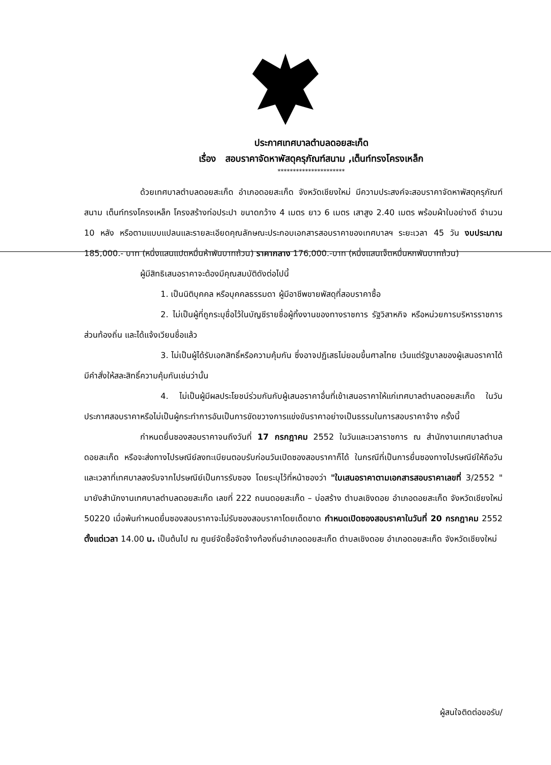ประกาศเทศบาลตำบลดอยสะเก็ด
เรื่อง สอบราคาจัดหาพัสดุครุภัณฑ์สนาม ,เต็นท์ทรงโครงเหล็ก
**********************
ด้วยเทศบาลตำบลดอยสะเก็ด อำเภอดอยสะเก็ด จังหวัดเชียงใหม่ มีความประสงค์จะสอบราคาจัดหาพัสดุครุภัณฑ์สนาม เต็นท์ทรงโครงเหล็ก โครงสร้างท่อประปา ขนาดกว้าง 4 เมตร ยาว 6 เมตร เสาสูง 2.40 เมตร พร้อมผ้าใบอย่างดี จำนวน 10 หลัง หรือตามแบบแปลนและรายละเอียดคุณลักษณะประกอบเอกสารสอบราคาของเทศบาลฯ ระยะเวลา 45 วัน งบประมาณ 185,000.- บาท (หนึ่งแสนแปดหมื่นห้าพันบาทถ้วน) ราคากลาง 176,000.-บาท (หนึ่งแสนเจ็ดหมื่นหกพันบาทถ้วน)
ผู้มีสิทธิเสนอราคาจะต้องมีคุณสมบัติดังต่อไปนี้
1. เป็นนิติบุคคล หรือบุคคลธรรมดา ผู้มีอาชีพขายพัสดุที่สอบราคาซื้อ
2. ไม่เป็นผู้ที่ถูกระบุชื่อไว้ในบัญชีรายชื่อผู้ทิ้งงานของทางราชการ รัฐวิสาหกิจ หรือหน่วยการบริหารราชการส่วนท้องถิ่น และได้แจ้งเวียนชื่อแล้ว
3. ไม่เป็นผู้ได้รับเอกสิทธิ์หรือความคุ้มกัน ซึ่งอาจปฏิเสธไม่ยอมขึ้นศาลไทย เว้นแต่รัฐบาลของผู้เสนอราคาได้มีคำสั่งให้สละสิทธิ์ความคุ้มกันเช่นว่านั้น
4. ไม่เป็นผู้มีผลประโยชน์ร่วมกันกับผู้เสนอราคาอื่นที่เข้าเสนอราคาให้แก่เทศบาลตำบลดอยสะเก็ด ในวันประกาศสอบราคาหรือไม่เป็นผู้กระทำการอันเป็นการขัดขวางการแข่งขันราคาอย่างเป็นธรรมในการสอบราคาจ้าง ครั้งนี้
กำหนดยื่นซองสอบราคาจนถึงวันที่ 17 กรกฎาคม 2552 ในวันและเวลาราชการ ณ สำนักงานเทศบาลตำบลดอยสะเก็ด หรือจะส่งทางไปรษณีย์ลงทะเบียนตอบรับก่อนวันเปิดซองสอบราคาก็ได้ ในกรณีที่เป็นการยื่นซองทางไปรษณีย์ให้ถือวันและเวลาที่เทศบาลลงรับจากไปรษณีย์เป็นการรับซอง โดยระบุไว้ที่หน้าซองว่า "ใบเสนอราคาตามเอกสารสอบราคาเลขที่ 3/2552 " มายังสำนักงานเทศบาลตำบลดอยสะเก็ด เลขที่ 222 ถนนดอยสะเก็ด – บ่อสร้าง ตำบลเชิงดอย อำเภอดอยสะเก็ด จังหวัดเชียงใหม่ 50220 เมื่อพ้นกำหนดยื่นซองสอบราคาจะไม่รับซองสอบราคาโดยเด็ดขาด กำหนดเปิดซองสอบราคาในวันที่ 20 กรกฎาคม 2552 ตั้งแต่เวลา 14.00 น. เป็นต้นไป ณ ศูนย์จัดซื้อจัดจ้างท้องถิ่นอำเภอดอยสะเก็ด ตำบลเชิงดอย อำเภอดอยสะเก็ด จังหวัดเชียงใหม่
ผู้สนใจติดต่อขอรับ/